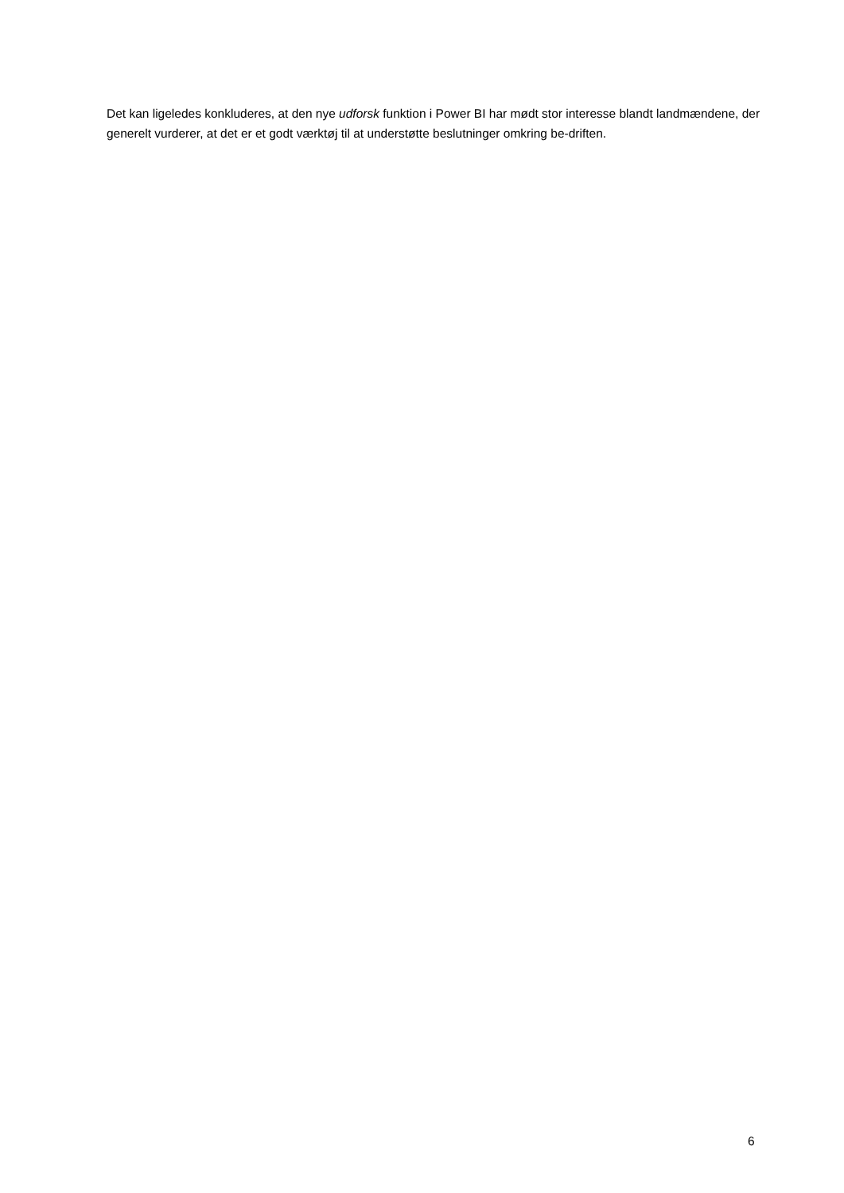Det kan ligeledes konkluderes, at den nye udforsk funktion i Power BI har mødt stor interesse blandt landmændene, der generelt vurderer, at det er et godt værktøj til at understøtte beslutninger omkring be-driften.
6